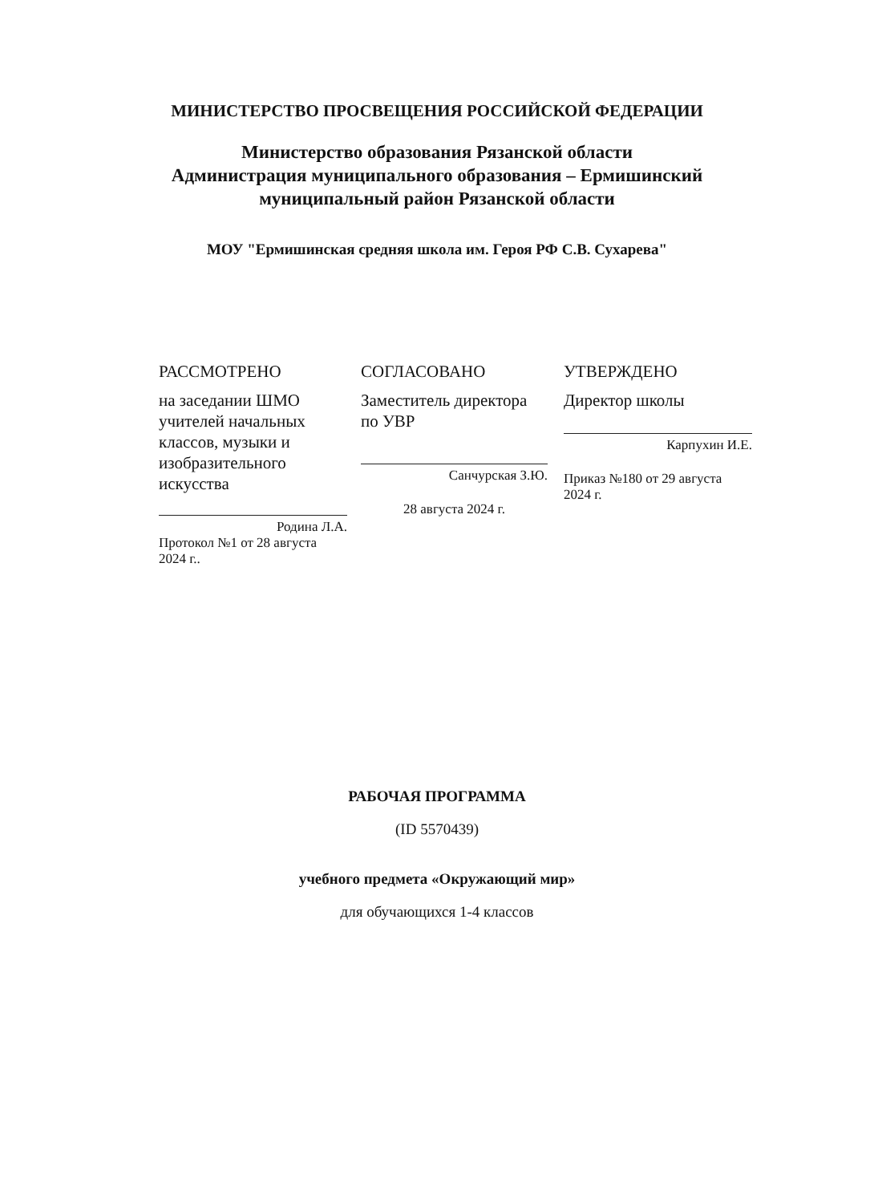МИНИСТЕРСТВО ПРОСВЕЩЕНИЯ РОССИЙСКОЙ ФЕДЕРАЦИИ
Министерство образования Рязанской области
Администрация муниципального образования – Ермишинский
муниципальный район Рязанской области
МОУ "Ермишинская средняя школа им. Героя РФ С.В. Сухарева"
РАССМОТРЕНО
на заседании ШМО учителей начальных классов, музыки и изобразительного искусства
Родина Л.А.
Протокол №1 от 28 августа 2024 г..
СОГЛАСОВАНО
Заместитель директора по УВР
Санчурская З.Ю.
28 августа 2024 г.
УТВЕРЖДЕНО
Директор школы
Карпухин И.Е.
Приказ №180 от 29 августа 2024 г.
РАБОЧАЯ ПРОГРАММА
(ID 5570439)
учебного предмета «Окружающий мир»
для обучающихся 1-4 классов